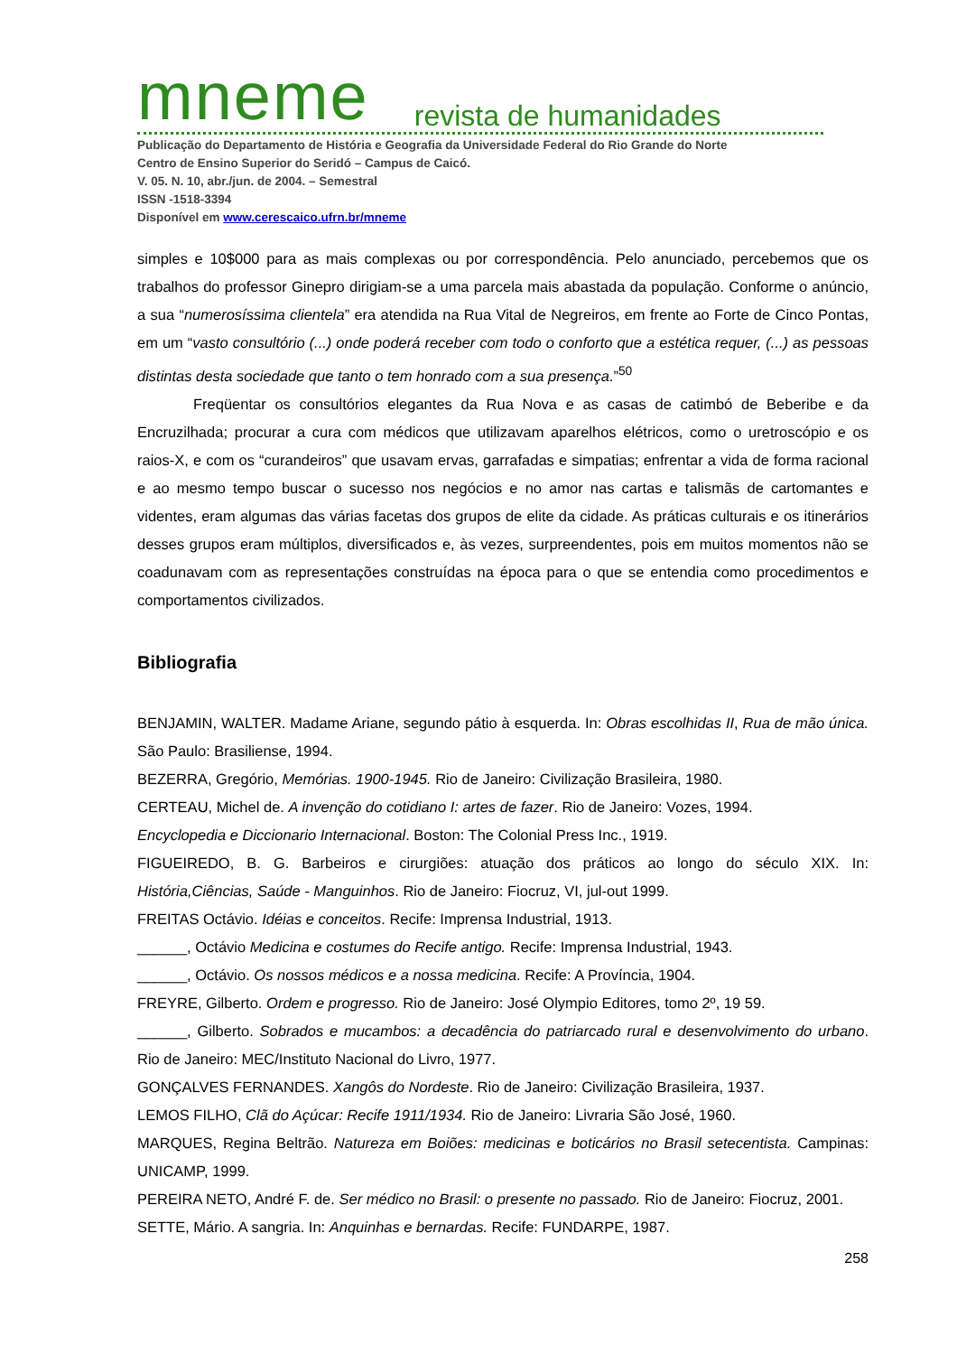mneme revista de humanidades
Publicação do Departamento de História e Geografia da Universidade Federal do Rio Grande do Norte
Centro de Ensino Superior do Seridó – Campus de Caicó.
V. 05. N. 10, abr./jun. de 2004. – Semestral
ISSN -1518-3394
Disponível em www.cerescaico.ufrn.br/mneme
simples e 10$000 para as mais complexas ou por correspondência. Pelo anunciado, percebemos que os trabalhos do professor Ginepro dirigiam-se a uma parcela mais abastada da população. Conforme o anúncio, a sua “numerosíssima clientela” era atendida na Rua Vital de Negreiros, em frente ao Forte de Cinco Pontas, em um “vasto consultório (...) onde poderá receber com todo o conforto que a estética requer, (...) as pessoas distintas desta sociedade que tanto o tem honrado com a sua presença.”<sup>50</sup>
Freqüentar os consultórios elegantes da Rua Nova e as casas de catimbó de Beberibe e da Encruzilhada; procurar a cura com médicos que utilizavam aparelhos elétricos, como o uretroscópio e os raios-X, e com os “curandeiros” que usavam ervas, garrafadas e simpatias; enfrentar a vida de forma racional e ao mesmo tempo buscar o sucesso nos negócios e no amor nas cartas e talismãs de cartomantes e videntes, eram algumas das várias facetas dos grupos de elite da cidade. As práticas culturais e os itinerários desses grupos eram múltiplos, diversificados e, às vezes, surpreendentes, pois em muitos momentos não se coadunavam com as representações construídas na época para o que se entendia como procedimentos e comportamentos civilizados.
Bibliografia
BENJAMIN, WALTER. Madame Ariane, segundo pátio à esquerda. In: Obras escolhidas II, Rua de mão única. São Paulo: Brasiliense, 1994.
BEZERRA, Gregório, Memórias. 1900-1945. Rio de Janeiro: Civilização Brasileira, 1980.
CERTEAU, Michel de. A invenção do cotidiano I: artes de fazer. Rio de Janeiro: Vozes, 1994.
Encyclopedia e Diccionario Internacional. Boston: The Colonial Press Inc., 1919.
FIGUEIREDO, B. G. Barbeiros e cirurgiões: atuação dos práticos ao longo do século XIX. In: História,Ciências, Saúde - Manguinhos. Rio de Janeiro: Fiocruz, VI, jul-out 1999.
FREITAS Octávio. Idéias e conceitos. Recife: Imprensa Industrial, 1913.
______, Octávio Medicina e costumes do Recife antigo. Recife: Imprensa Industrial, 1943.
______, Octávio. Os nossos médicos e a nossa medicina. Recife: A Província, 1904.
FREYRE, Gilberto. Ordem e progresso. Rio de Janeiro: José Olympio Editores, tomo 2º, 19 59.
______, Gilberto. Sobrados e mucambos: a decadência do patriarcado rural e desenvolvimento do urbano. Rio de Janeiro: MEC/Instituto Nacional do Livro, 1977.
GONÇALVES FERNANDES. Xangôs do Nordeste. Rio de Janeiro: Civilização Brasileira, 1937.
LEMOS FILHO, Clã do Açúcar: Recife 1911/1934. Rio de Janeiro: Livraria São José, 1960.
MARQUES, Regina Beltrão. Natureza em Boiões: medicinas e boticários no Brasil setecentista. Campinas: UNICAMP, 1999.
PEREIRA NETO, André F. de. Ser médico no Brasil: o presente no passado. Rio de Janeiro: Fiocruz, 2001.
SETTE, Mário. A sangria. In: Anquinhas e bernardas. Recife: FUNDARPE, 1987.
258